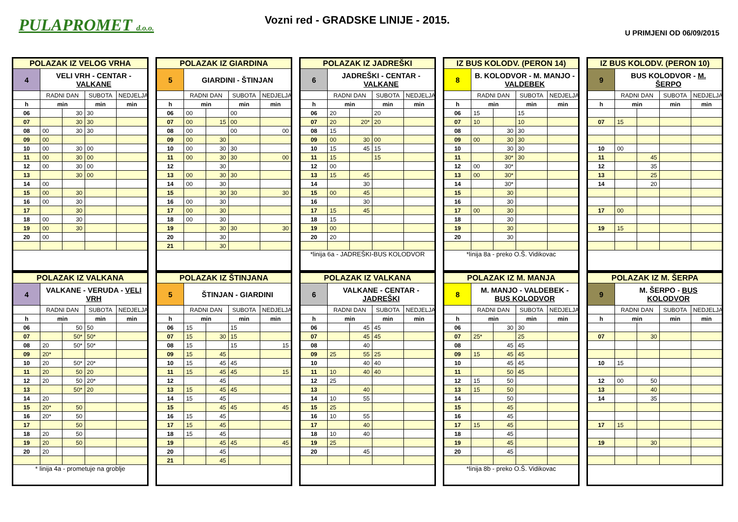PULAPROMET d.o.o.
Vozni red - GRADSKE LINIJE - 2015.
U PRIMJENI OD 06/09/2015
| POLAZAK IZ VELOG VRHA | | | | | |
| --- | --- | --- | --- | --- | --- |
| 4 | VELI VRH - CENTAR - VALKANE | | | | |
| | | RADNI DAN | | SUBOTA | NEDJELJA |
| | h | min | | min | min |
| 06 | | 30 | 30 | | |
| 07 | | 30 | 30 | | |
| 08 | 00 | 30 | 30 | | |
| 09 | 00 | | | | |
| 10 | 00 | 30 | 00 | | |
| 11 | 00 | 30 | 00 | | |
| 12 | 00 | 30 | 00 | | |
| 13 | | 30 | 00 | | |
| 14 | 00 | | | | |
| 15 | 00 | 30 | | | |
| 16 | 00 | 30 | | | |
| 17 | | 30 | | | |
| 18 | 00 | 30 | | | |
| 19 | 00 | 30 | | | |
| 20 | 00 | | | | |
| POLAZAK IZ GIARDINA | | | | |
| --- | --- | --- | --- | --- |
| 5 | GIARDINI - ŠTINJAN | | | |
| | RADNI DAN | | SUBOTA | NEDJELJA |
| h | min | | min | min |
| 06 | 00 | | 00 | |
| 07 | 00 | 15 | 00 | |
| 08 | 00 | | 00 | 00 |
| 09 | 00 | 30 | | |
| 10 | 00 | 30 | 30 | |
| 11 | 00 | 30 | 30 | 00 |
| 12 | | 30 | | |
| 13 | 00 | 30 | 30 | |
| 14 | 00 | 30 | | |
| 15 | | 30 | 30 | 30 |
| 16 | 00 | 30 | | |
| 17 | 00 | 30 | | |
| 18 | 00 | 30 | | |
| 19 | | 30 | 30 | 30 |
| 20 | | 30 | | |
| 21 | | 30 | | |
| POLAZAK IZ JADREŠKI | | | | |
| --- | --- | --- | --- | --- |
| 6 | JADREŠKI - CENTAR - VALKANE | | | |
| | RADNI DAN | | SUBOTA | NEDJELJA |
| h | min | | min | min |
| 06 | 20 | | 20 | |
| 07 | 20 | 20* | 20 | |
| 08 | 15 | | | |
| 09 | 00 | 30 | 00 | |
| 10 | 15 | 45 | 15 | |
| 11 | 15 | | 15 | |
| 12 | 00 | | | |
| 13 | 15 | 45 | | |
| 14 | | 30 | | |
| 15 | 00 | 45 | | |
| 16 | | 30 | | |
| 17 | 15 | 45 | | |
| 18 | 15 | | | |
| 19 | 00 | | | |
| 20 | 20 | | | |
| *linija 6a - JADREŠKI-BUS KOLODVOR | | | | |
| IZ BUS KOLODV. (PERON 14) | | | | |
| --- | --- | --- | --- | --- |
| 8 | B. KOLODVOR - M. MANJO - VALDEBEK | | | |
| | RADNI DAN | | SUBOTA | NEDJELJA |
| h | min | | min | min |
| 06 | 15 | | 15 | |
| 07 | 10 | | 10 | |
| 08 | | 30 | 30 | |
| 09 | 00 | 30 | 30 | |
| 10 | | 30 | 30 | |
| 11 | | 30* | 30 | |
| 12 | 00 | 30* | | |
| 13 | 00 | 30* | | |
| 14 | | 30* | | |
| 15 | | 30 | | |
| 16 | | 30 | | |
| 17 | 00 | 30 | | |
| 18 | | 30 | | |
| 19 | | 30 | | |
| 20 | | 30 | | |
| *linija 8a - preko O.Š. Vidikovac | | | | |
| IZ BUS KOLODV. (PERON 10) | | | | |
| --- | --- | --- | --- | --- |
| 9 | BUS KOLODVOR - M. ŠERPO | | | |
| | RADNI DAN | | SUBOTA | NEDJELJA |
| h | min | | min | min |
| 07 | 15 | | | |
| 10 | 00 | | | |
| 11 | | 45 | | |
| 12 | | 35 | | |
| 13 | | 25 | | |
| 14 | | 20 | | |
| 17 | 00 | | | |
| 19 | 15 | | | |
| POLAZAK IZ VALKANA | | | | |
| --- | --- | --- | --- | --- |
| 4 | VALKANE - VERUDA - VELI VRH | | | |
| | RADNI DAN | | SUBOTA | NEDJELJA |
| h | min | | min | min |
| 06 | | 50 | 50 | |
| 07 | | 50* | 50* | |
| 08 | 20 | 50* | 50* | |
| 09 | 20* | | | |
| 10 | 20 | 50* | 20* | |
| 11 | 20 | 50 | 20 | |
| 12 | 20 | 50 | 20* | |
| 13 | | 50* | 20 | |
| 14 | 20 | | | |
| 15 | 20* | 50 | | |
| 16 | 20* | 50 | | |
| 17 | | 50 | | |
| 18 | 20 | 50 | | |
| 19 | 20 | 50 | | |
| 20 | 20 | | | |
| * linija 4a - prometuje na groblje | | | | |
| POLAZAK IZ ŠTINJANA | | | | |
| --- | --- | --- | --- | --- |
| 5 | ŠTINJAN - GIARDINI | | | |
| | RADNI DAN | | SUBOTA | NEDJELJA |
| h | min | | min | min |
| 06 | 15 | | 15 | |
| 07 | 15 | 30 | 15 | |
| 08 | 15 | | 15 | 15 |
| 09 | 15 | 45 | | |
| 10 | 15 | 45 | 45 | |
| 11 | 15 | 45 | 45 | 15 |
| 12 | | 45 | | |
| 13 | 15 | 45 | 45 | |
| 14 | 15 | 45 | | |
| 15 | | 45 | 45 | 45 |
| 16 | 15 | 45 | | |
| 17 | 15 | 45 | | |
| 18 | 15 | 45 | | |
| 19 | | 45 | 45 | 45 |
| 20 | | 45 | | |
| 21 | | 45 | | |
| POLAZAK IZ VALKANA | | | | |
| --- | --- | --- | --- | --- |
| 6 | VALKANE - CENTAR - JADREŠKI | | | |
| | RADNI DAN | | SUBOTA | NEDJELJA |
| h | min | | min | min |
| 06 | | 45 | 45 | |
| 07 | | 45 | 45 | |
| 08 | | 40 | | |
| 09 | 25 | 55 | 25 | |
| 10 | | 40 | 40 | |
| 11 | 10 | 40 | 40 | |
| 12 | 25 | | | |
| 13 | | 40 | | |
| 14 | 10 | 55 | | |
| 15 | 25 | | | |
| 16 | 10 | 55 | | |
| 17 | | 40 | | |
| 18 | 10 | 40 | | |
| 19 | 25 | | | |
| 20 | | 45 | | |
| POLAZAK IZ M. MANJA | | | | |
| --- | --- | --- | --- | --- |
| 8 | M. MANJO - VALDEBEK - BUS KOLODVOR | | | |
| | RADNI DAN | | SUBOTA | NEDJELJA |
| h | min | | min | min |
| 06 | | 30 | 30 | |
| 07 | 25* | | 25 | |
| 08 | | 45 | 45 | |
| 09 | 15 | 45 | 45 | |
| 10 | | 45 | 45 | |
| 11 | | 50 | 45 | |
| 12 | 15 | 50 | | |
| 13 | 15 | 50 | | |
| 14 | | 50 | | |
| 15 | | 45 | | |
| 16 | | 45 | | |
| 17 | 15 | 45 | | |
| 18 | | 45 | | |
| 19 | | 45 | | |
| 20 | | 45 | | |
| *linija 8b - preko O.Š. Vidikovac | | | | |
| POLAZAK IZ M. ŠERPA | | | | |
| --- | --- | --- | --- | --- |
| 9 | M. ŠERPO - BUS KOLODVOR | | | |
| | RADNI DAN | | SUBOTA | NEDJELJA |
| h | min | | min | min |
| 07 | | 30 | | |
| 10 | 15 | | | |
| 12 | 00 | 50 | | |
| 13 | | 40 | | |
| 14 | | 35 | | |
| 17 | 15 | | | |
| 19 | | 30 | | |